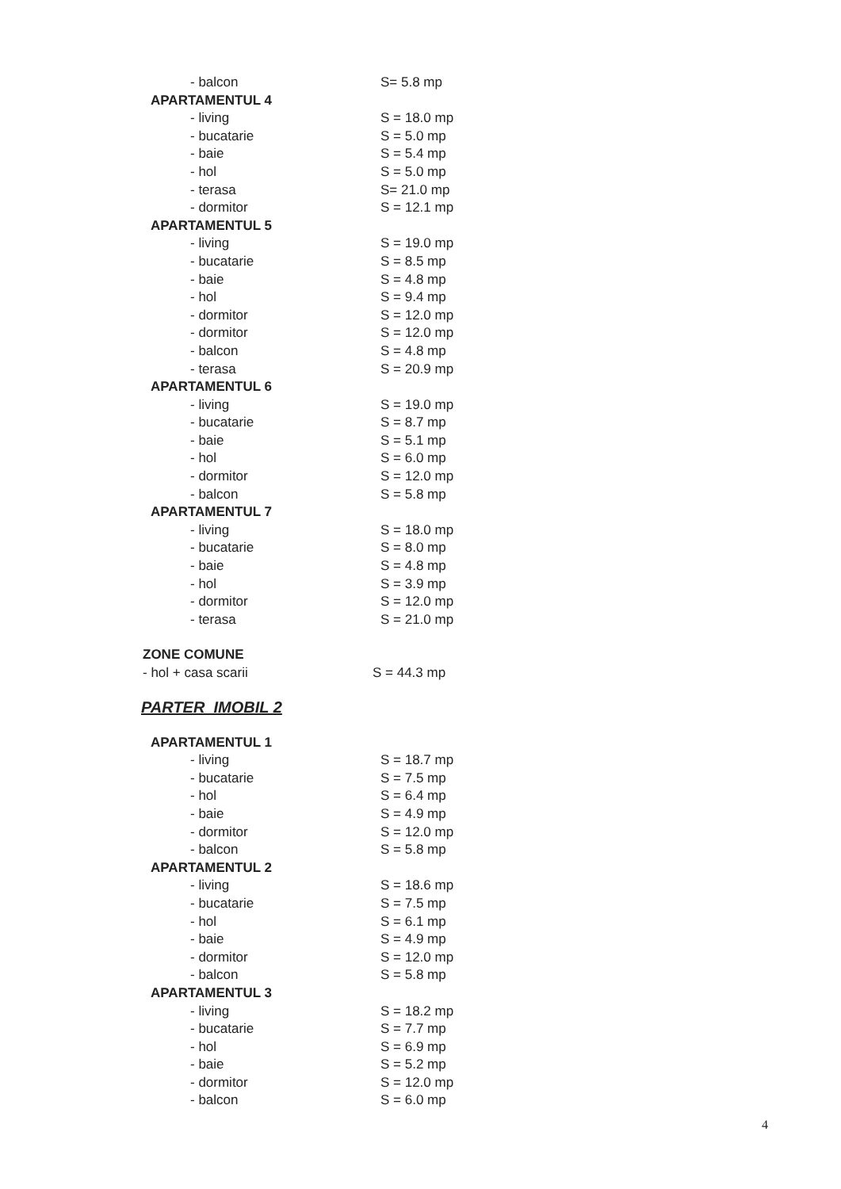| - balcon | S= 5.8 mp |
| APARTAMENTUL 4 | |
| - living | S = 18.0 mp |
| - bucatarie | S = 5.0 mp |
| - baie | S = 5.4 mp |
| - hol | S = 5.0 mp |
| - terasa | S= 21.0 mp |
| - dormitor | S = 12.1 mp |
| APARTAMENTUL 5 | |
| - living | S = 19.0 mp |
| - bucatarie | S = 8.5 mp |
| - baie | S = 4.8 mp |
| - hol | S = 9.4 mp |
| - dormitor | S = 12.0 mp |
| - dormitor | S = 12.0 mp |
| - balcon | S = 4.8 mp |
| - terasa | S = 20.9 mp |
| APARTAMENTUL 6 | |
| - living | S = 19.0 mp |
| - bucatarie | S = 8.7 mp |
| - baie | S = 5.1 mp |
| - hol | S = 6.0 mp |
| - dormitor | S = 12.0 mp |
| - balcon | S = 5.8 mp |
| APARTAMENTUL 7 | |
| - living | S = 18.0 mp |
| - bucatarie | S = 8.0 mp |
| - baie | S = 4.8 mp |
| - hol | S = 3.9 mp |
| - dormitor | S = 12.0 mp |
| - terasa | S = 21.0 mp |
| ZONE COMUNE | |
| - hol + casa scarii | S = 44.3 mp |
PARTER IMOBIL 2
| APARTAMENTUL 1 | |
| - living | S = 18.7 mp |
| - bucatarie | S = 7.5 mp |
| - hol | S = 6.4 mp |
| - baie | S = 4.9 mp |
| - dormitor | S = 12.0 mp |
| - balcon | S = 5.8 mp |
| APARTAMENTUL 2 | |
| - living | S = 18.6 mp |
| - bucatarie | S = 7.5 mp |
| - hol | S = 6.1 mp |
| - baie | S = 4.9 mp |
| - dormitor | S = 12.0 mp |
| - balcon | S = 5.8 mp |
| APARTAMENTUL 3 | |
| - living | S = 18.2 mp |
| - bucatarie | S = 7.7 mp |
| - hol | S = 6.9 mp |
| - baie | S = 5.2 mp |
| - dormitor | S = 12.0 mp |
| - balcon | S = 6.0 mp |
4